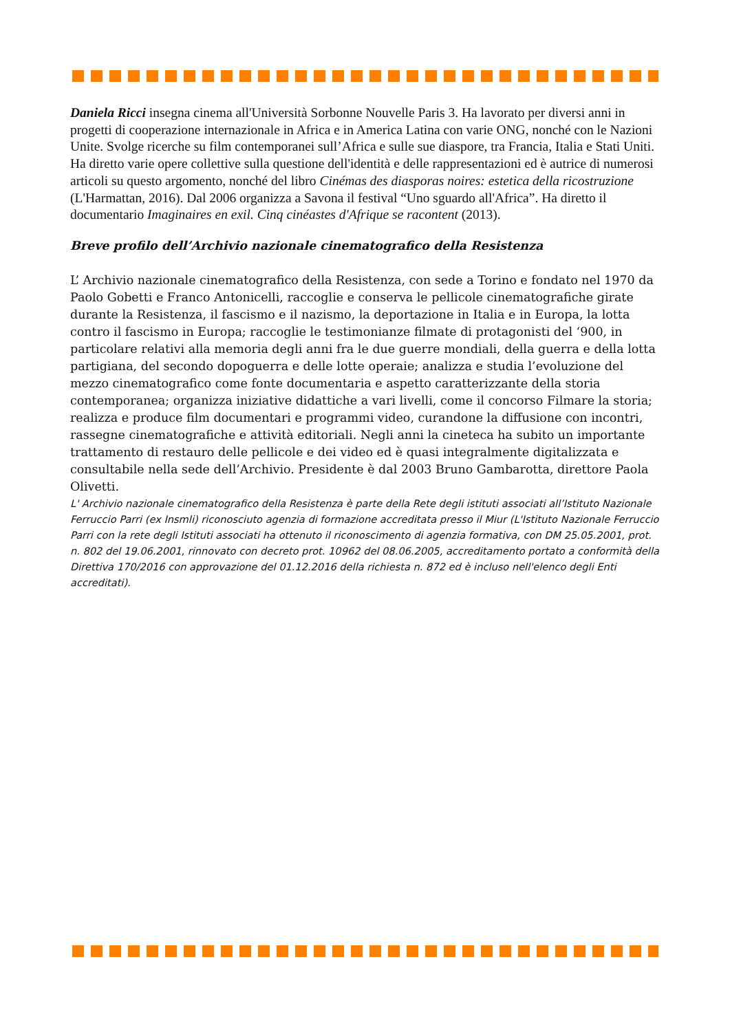Daniela Ricci insegna cinema all'Università Sorbonne Nouvelle Paris 3. Ha lavorato per diversi anni in progetti di cooperazione internazionale in Africa e in America Latina con varie ONG, nonché con le Nazioni Unite. Svolge ricerche su film contemporanei sull’Africa e sulle sue diaspore, tra Francia, Italia e Stati Uniti. Ha diretto varie opere collettive sulla questione dell'identità e delle rappresentazioni ed è autrice di numerosi articoli su questo argomento, nonché del libro Cinémas des diasporas noires: estetica della ricostruzione (L'Harmattan, 2016). Dal 2006 organizza a Savona il festival “Uno sguardo all'Africa”. Ha diretto il documentario Imaginaires en exil. Cinq cinéastes d'Afrique se racontent (2013).
Breve profilo dell’Archivio nazionale cinematografico della Resistenza
L’ Archivio nazionale cinematografico della Resistenza, con sede a Torino e fondato nel 1970 da Paolo Gobetti e Franco Antonicelli, raccoglie e conserva le pellicole cinematografiche girate durante la Resistenza, il fascismo e il nazismo, la deportazione in Italia e in Europa, la lotta contro il fascismo in Europa; raccoglie le testimonianze filmate di protagonisti del ‘900, in particolare relativi alla memoria degli anni fra le due guerre mondiali, della guerra e della lotta partigiana, del secondo dopoguerra e delle lotte operaie; analizza e studia l’evoluzione del mezzo cinematografico come fonte documentaria e aspetto caratterizzante della storia contemporanea; organizza iniziative didattiche a vari livelli, come il concorso Filmare la storia; realizza e produce film documentari e programmi video, curandone la diffusione con incontri, rassegne cinematografiche e attività editoriali. Negli anni la cineteca ha subito un importante trattamento di restauro delle pellicole e dei video ed è quasi integralmente digitalizzata e consultabile nella sede dell’Archivio. Presidente è dal 2003 Bruno Gambarotta, direttore Paola Olivetti.
L' Archivio nazionale cinematografico della Resistenza è parte della Rete degli istituti associati all’Istituto Nazionale Ferruccio Parri (ex Insmli) riconosciuto agenzia di formazione accreditata presso il Miur (L'Istituto Nazionale Ferruccio Parri con la rete degli Istituti associati ha ottenuto il riconoscimento di agenzia formativa, con DM 25.05.2001, prot. n. 802 del 19.06.2001, rinnovato con decreto prot. 10962 del 08.06.2005, accreditamento portato a conformità della Direttiva 170/2016 con approvazione del 01.12.2016 della richiesta n. 872 ed è incluso nell'elenco degli Enti accreditati).